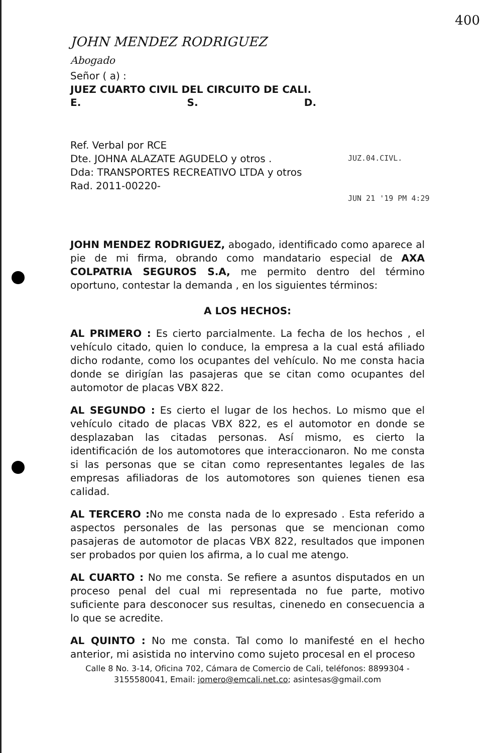400
JUZ.04.CIVL.
JUN 21 '19 PM 4:29
JOHN MENDEZ RODRIGUEZ
Abogado
Señor ( a) :
JUEZ CUARTO CIVIL DEL CIRCUITO DE CALI.
E. S. D.
Ref. Verbal por RCE
Dte. JOHNA ALAZATE AGUDELO y otros .
Dda: TRANSPORTES RECREATIVO LTDA y otros
Rad. 2011-00220-
JOHN MENDEZ RODRIGUEZ, abogado, identificado como aparece al pie de mi firma, obrando como mandatario especial de AXA COLPATRIA SEGUROS S.A, me permito dentro del término oportuno, contestar la demanda , en los siguientes términos:
A LOS HECHOS:
AL PRIMERO : Es cierto parcialmente. La fecha de los hechos , el vehículo citado, quien lo conduce, la empresa a la cual está afiliado dicho rodante, como los ocupantes del vehículo. No me consta hacia donde se dirigían las pasajeras que se citan como ocupantes del automotor de placas VBX 822.
AL SEGUNDO : Es cierto el lugar de los hechos. Lo mismo que el vehículo citado de placas VBX 822, es el automotor en donde se desplazaban las citadas personas. Así mismo, es cierto la identificación de los automotores que interaccionaron. No me consta si las personas que se citan como representantes legales de las empresas afiliadoras de los automotores son quienes tienen esa calidad.
AL TERCERO : No me consta nada de lo expresado . Esta referido a aspectos personales de las personas que se mencionan como pasajeras de automotor de placas VBX 822, resultados que imponen ser probados por quien los afirma, a lo cual me atengo.
AL CUARTO : No me consta. Se refiere a asuntos disputados en un proceso penal del cual mi representada no fue parte, motivo suficiente para desconocer sus resultas, cinenedo en consecuencia a lo que se acredite.
AL QUINTO : No me consta. Tal como lo manifesté en el hecho anterior, mi asistida no intervino como sujeto procesal en el proceso
Calle 8 No. 3-14, Oficina 702, Cámara de Comercio de Cali, teléfonos: 8899304 - 3155580041, Email: jomero@emcali.net.co; asintesas@gmail.com